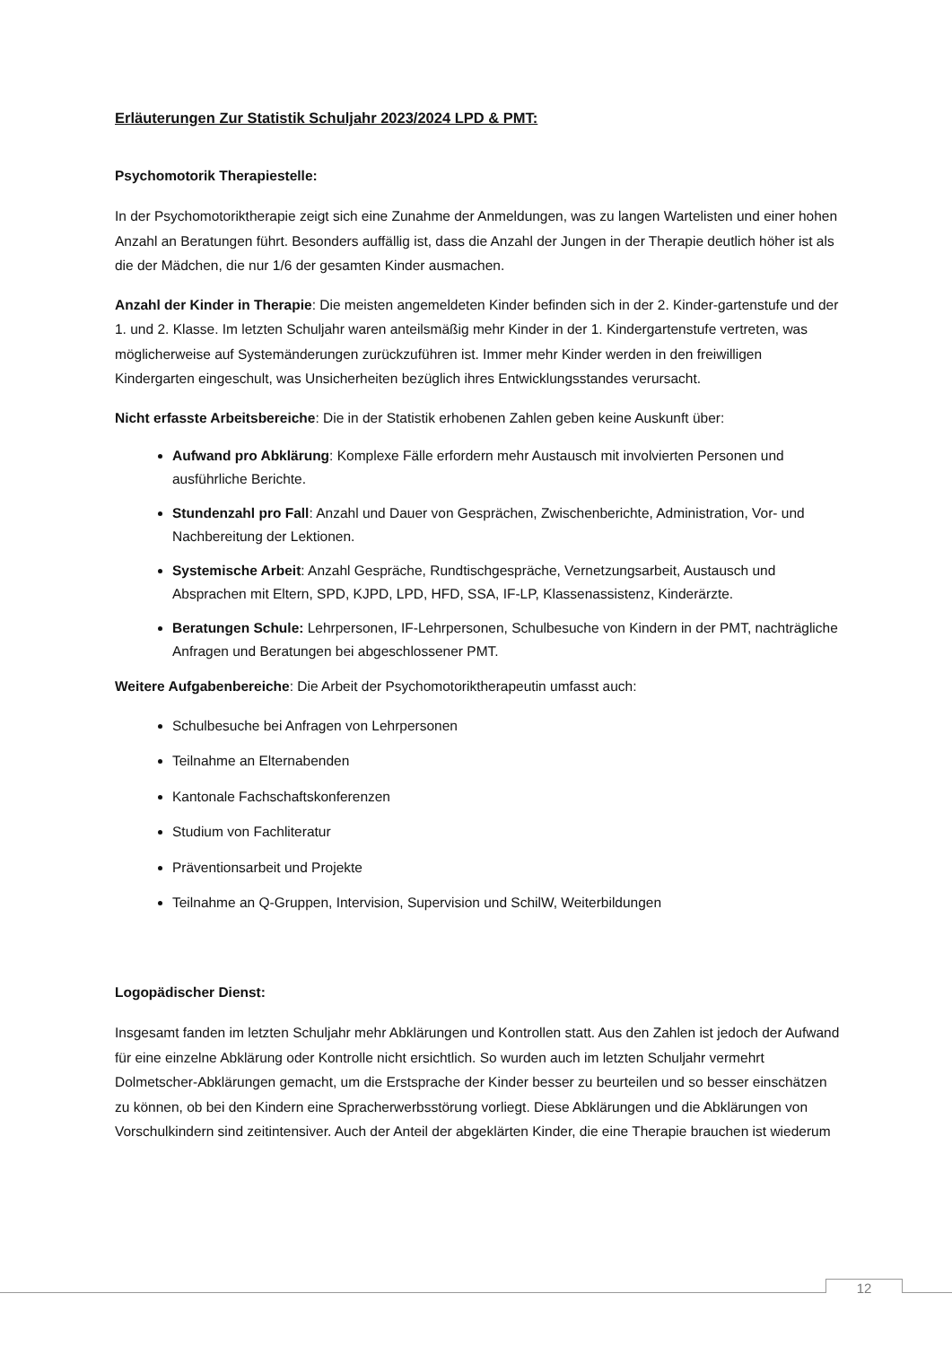Erläuterungen Zur Statistik Schuljahr 2023/2024 LPD & PMT:
Psychomotorik Therapiestelle:
In der Psychomotoriktherapie zeigt sich eine Zunahme der Anmeldungen, was zu langen Wartelisten und einer hohen Anzahl an Beratungen führt. Besonders auffällig ist, dass die Anzahl der Jungen in der Therapie deutlich höher ist als die der Mädchen, die nur 1/6 der gesamten Kinder ausmachen.
Anzahl der Kinder in Therapie: Die meisten angemeldeten Kinder befinden sich in der 2. Kinder-gartenstufe und der 1. und 2. Klasse. Im letzten Schuljahr waren anteilsmäßig mehr Kinder in der 1. Kindergartenstufe vertreten, was möglicherweise auf Systemänderungen zurückzuführen ist. Immer mehr Kinder werden in den freiwilligen Kindergarten eingeschult, was Unsicherheiten bezüglich ihres Entwicklungsstandes verursacht.
Nicht erfasste Arbeitsbereiche: Die in der Statistik erhobenen Zahlen geben keine Auskunft über:
Aufwand pro Abklärung: Komplexe Fälle erfordern mehr Austausch mit involvierten Personen und ausführliche Berichte.
Stundenzahl pro Fall: Anzahl und Dauer von Gesprächen, Zwischenberichte, Administration, Vor- und Nachbereitung der Lektionen.
Systemische Arbeit: Anzahl Gespräche, Rundtischgespräche, Vernetzungsarbeit, Austausch und Absprachen mit Eltern, SPD, KJPD, LPD, HFD, SSA, IF-LP, Klassenassistenz, Kinderärzte.
Beratungen Schule: Lehrpersonen, IF-Lehrpersonen, Schulbesuche von Kindern in der PMT, nachträgliche Anfragen und Beratungen bei abgeschlossener PMT.
Weitere Aufgabenbereiche: Die Arbeit der Psychomotoriktherapeutin umfasst auch:
Schulbesuche bei Anfragen von Lehrpersonen
Teilnahme an Elternabenden
Kantonale Fachschaftskonferenzen
Studium von Fachliteratur
Präventionsarbeit und Projekte
Teilnahme an Q-Gruppen, Intervision, Supervision und SchilW, Weiterbildungen
Logopädischer Dienst:
Insgesamt fanden im letzten Schuljahr mehr Abklärungen und Kontrollen statt. Aus den Zahlen ist jedoch der Aufwand für eine einzelne Abklärung oder Kontrolle nicht ersichtlich. So wurden auch im letzten Schuljahr vermehrt Dolmetscher-Abklärungen gemacht, um die Erstsprache der Kinder besser zu beurteilen und so besser einschätzen zu können, ob bei den Kindern eine Spracherwerbsstörung vorliegt. Diese Abklärungen und die Abklärungen von Vorschulkindern sind zeitintensiver. Auch der Anteil der abgeklärten Kinder, die eine Therapie brauchen ist wiederum
12